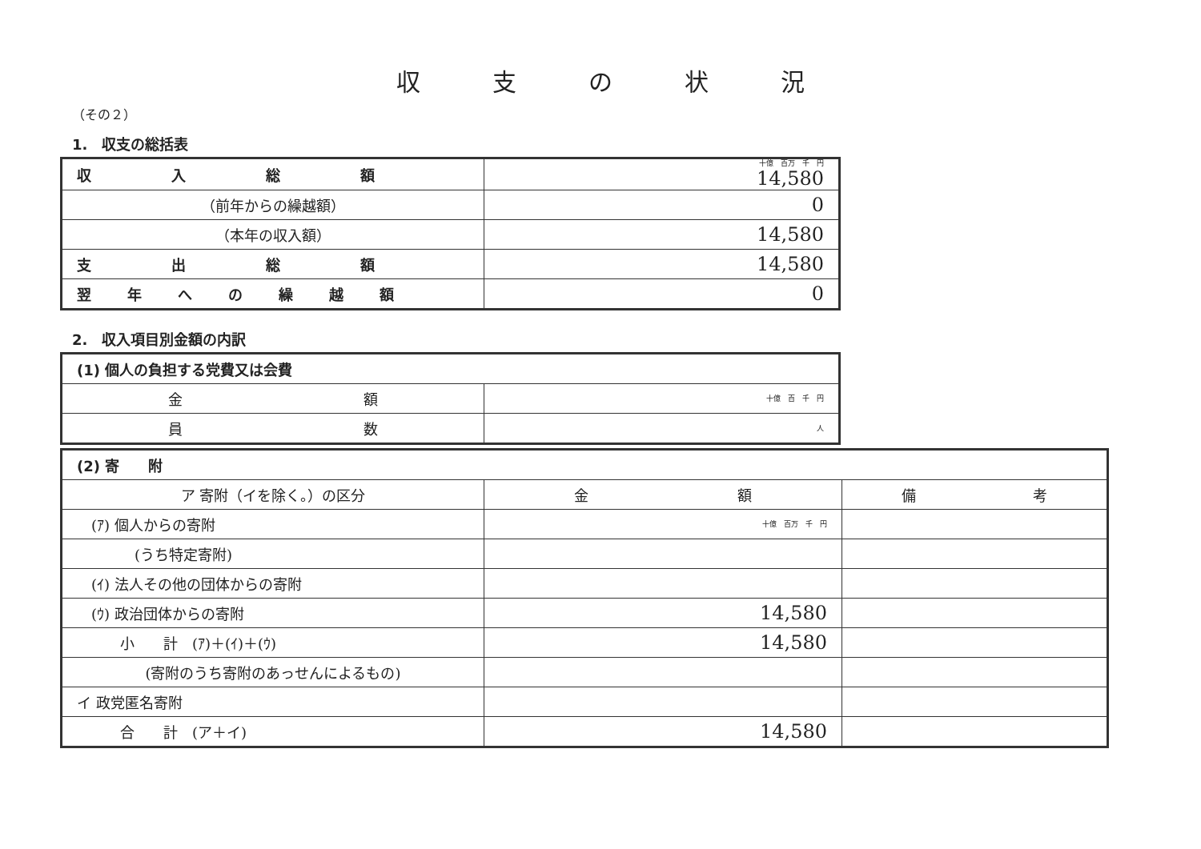収支の状況
（その２）
1.　収支の総括表
| 収入総額 | 十億 百万 千 円 14,580 |
| （前年からの繰越額） | 0 |
| （本年の収入額） | 14,580 |
| 支出総額 | 14,580 |
| 翌年への繰越額 | 0 |
2.　収入項目別金額の内訳
| (1) 個人の負担する党費又は会費 | |
| 金 額 | 十億 百 千 円 |
| 員 数 | 人 |
| (2) 寄 附 | | |
| ア 寄附（イを除く。）の区分 | 金 額 | 備 考 |
| (ｱ) 個人からの寄附 | 十億 百万 千 円 | |
| (うち特定寄附) | | |
| (ｲ) 法人その他の団体からの寄附 | | |
| (ｳ) 政治団体からの寄附 | 14,580 | |
| 小 計 (ｱ)＋(ｲ)＋(ｳ) | 14,580 | |
| (寄附のうち寄附のあっせんによるもの) | | |
| イ 政党匿名寄附 | | |
| 合 計 (ア＋イ) | 14,580 | |